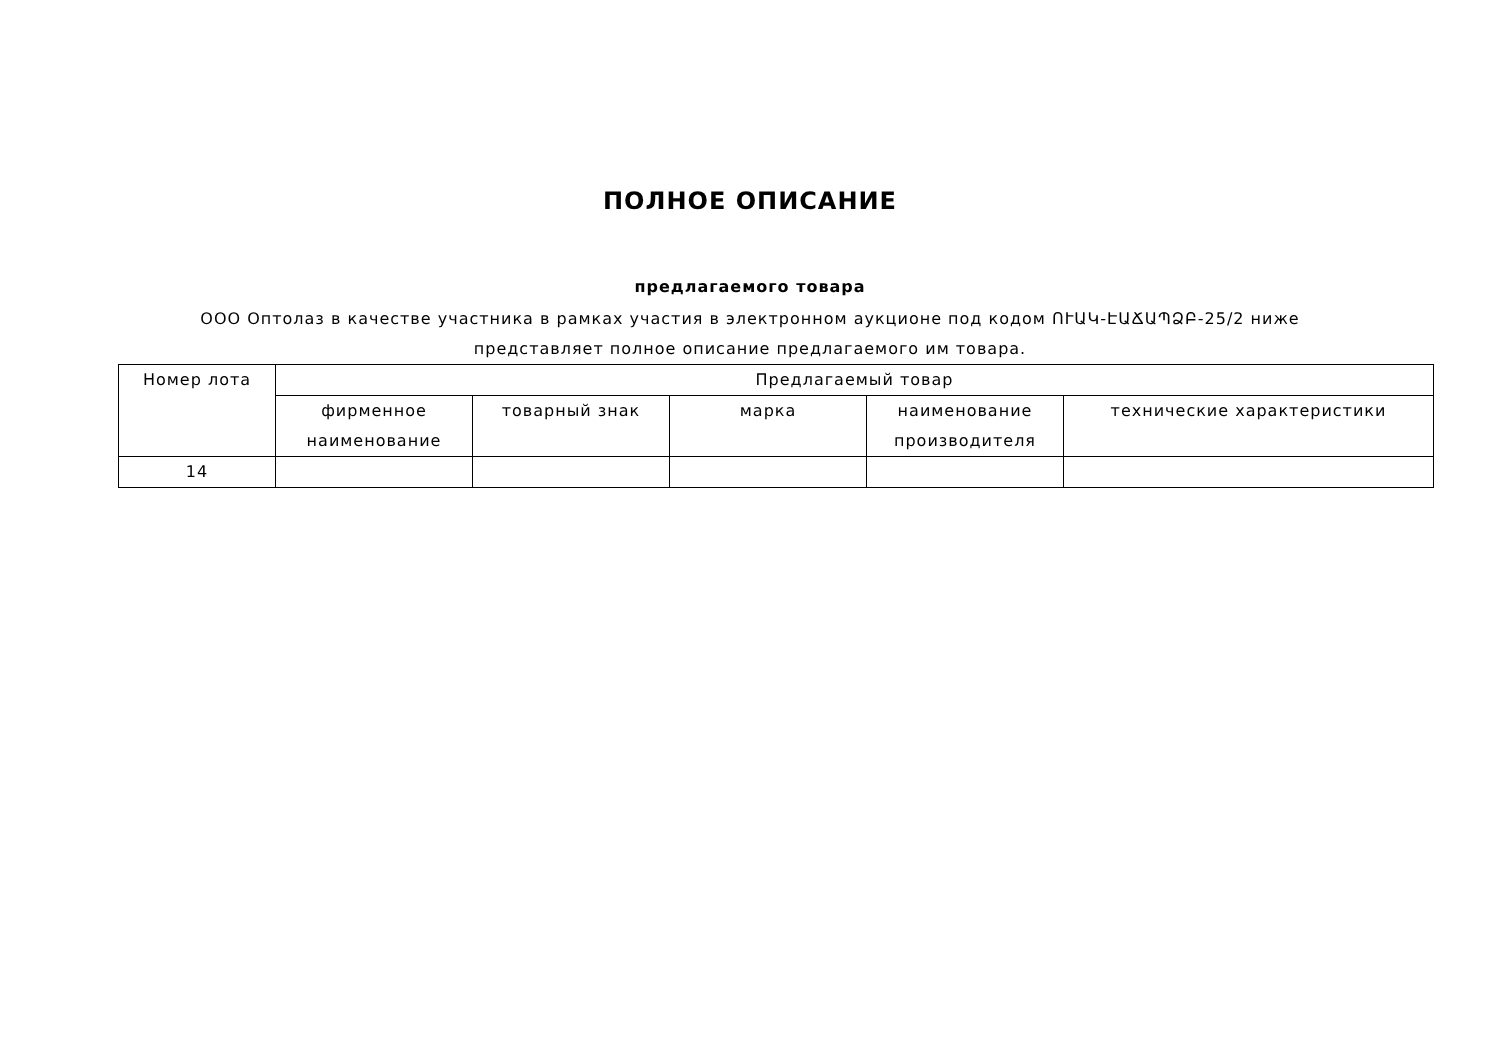ПОЛНОЕ ОПИСАНИЕ
предлагаемого товара
ООО Оптолаз в качестве участника в рамках участия в электронном аукционе под кодом ՈՒԱԿ-ԷԱՃԱՊՁԲ-25/2 ниже представляет полное описание предлагаемого им товара.
| Номер лота | Предлагаемый товар | | | | |
| --- | --- | --- | --- | --- | --- |
| | фирменное наименование | товарный знак | марка | наименование производителя | технические характеристики |
| 14 | | | | | |